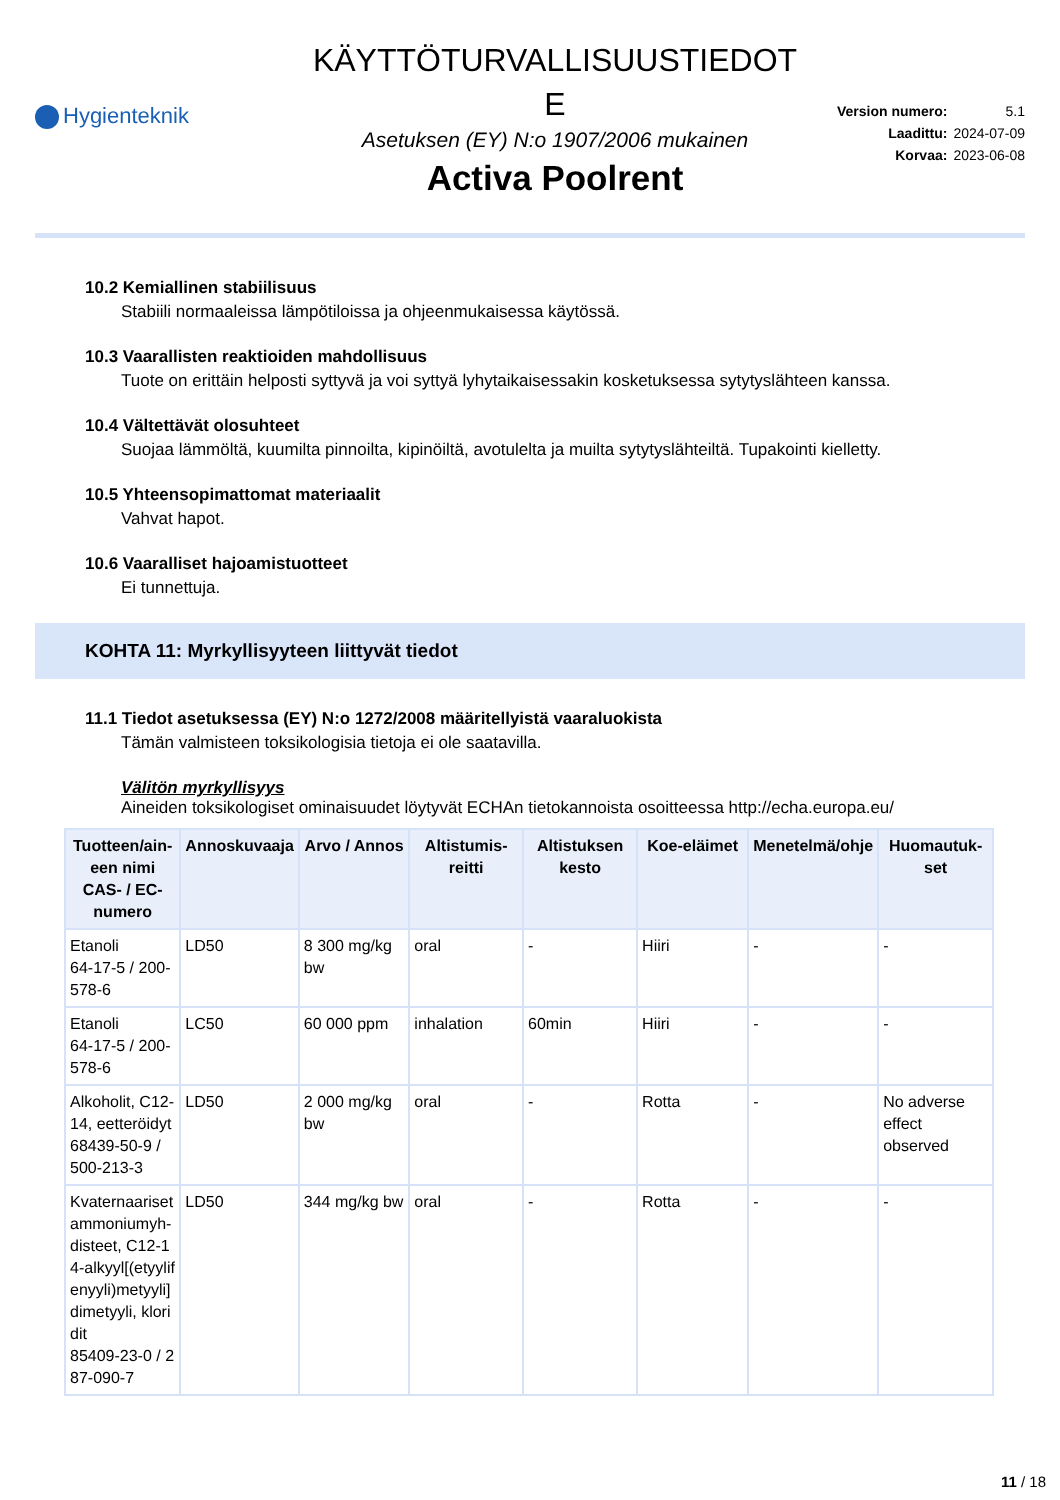Hygienteknik
KÄYTTÖTURVALLISUUSTIEDOT
E
Asetuksen (EY) N:o 1907/2006 mukainen
Activa Poolrent
| Version numero: | 5.1 |
| Laadittu: | 2024-07-09 |
| Korvaa: | 2023-06-08 |
10.2 Kemiallinen stabiilisuus
Stabiili normaaleissa lämpötiloissa ja ohjeenmukaisessa käytössä.
10.3 Vaarallisten reaktioiden mahdollisuus
Tuote on erittäin helposti syttyvä ja voi syttyä lyhytaikaisessakin kosketuksessa sytytyslähteen kanssa.
10.4 Vältettävät olosuhteet
Suojaa lämmöltä, kuumilta pinnoilta, kipinöiltä, avotulelta ja muilta sytytyslähteiltä. Tupakointi kielletty.
10.5 Yhteensopimattomat materiaalit
Vahvat hapot.
10.6 Vaaralliset hajoamistuotteet
Ei tunnettuja.
KOHTA 11: Myrkyllisyyteen liittyvät tiedot
11.1 Tiedot asetuksessa (EY) N:o 1272/2008 määritellyistä vaaraluokista
Tämän valmisteen toksikologisia tietoja ei ole saatavilla.
Välitön myrkyllisyys
Aineiden toksikologiset ominaisuudet löytyvät ECHAn tietokannoista osoitteessa http://echa.europa.eu/
| Tuotteen/ain-een nimi CAS- / EC-numero | Annoskuvaaja | Arvo / Annos | Altistumis-reitti | Altistuksen kesto | Koe-eläimet | Menetelmä/ohje | Huomautuk-set |
| --- | --- | --- | --- | --- | --- | --- | --- |
| Etanoli 64-17-5 / 200-578-6 | LD50 | 8 300 mg/kg bw | oral | - | Hiiri | - | - |
| Etanoli 64-17-5 / 200-578-6 | LC50 | 60 000 ppm | inhalation | 60min | Hiiri | - | - |
| Alkoholit, C12-14, eetteröidyt 68439-50-9 / 500-213-3 | LD50 | 2 000 mg/kg bw | oral | - | Rotta | - | No adverse effect observed |
| Kvaternaariset ammoniumyh-disteet, C12-14-alkyyl[(etyylifenyyli)metyyli]dimetyyli, kloridit 85409-23-0 / 287-090-7 | LD50 | 344 mg/kg bw | oral | - | Rotta | - | - |
11 / 18